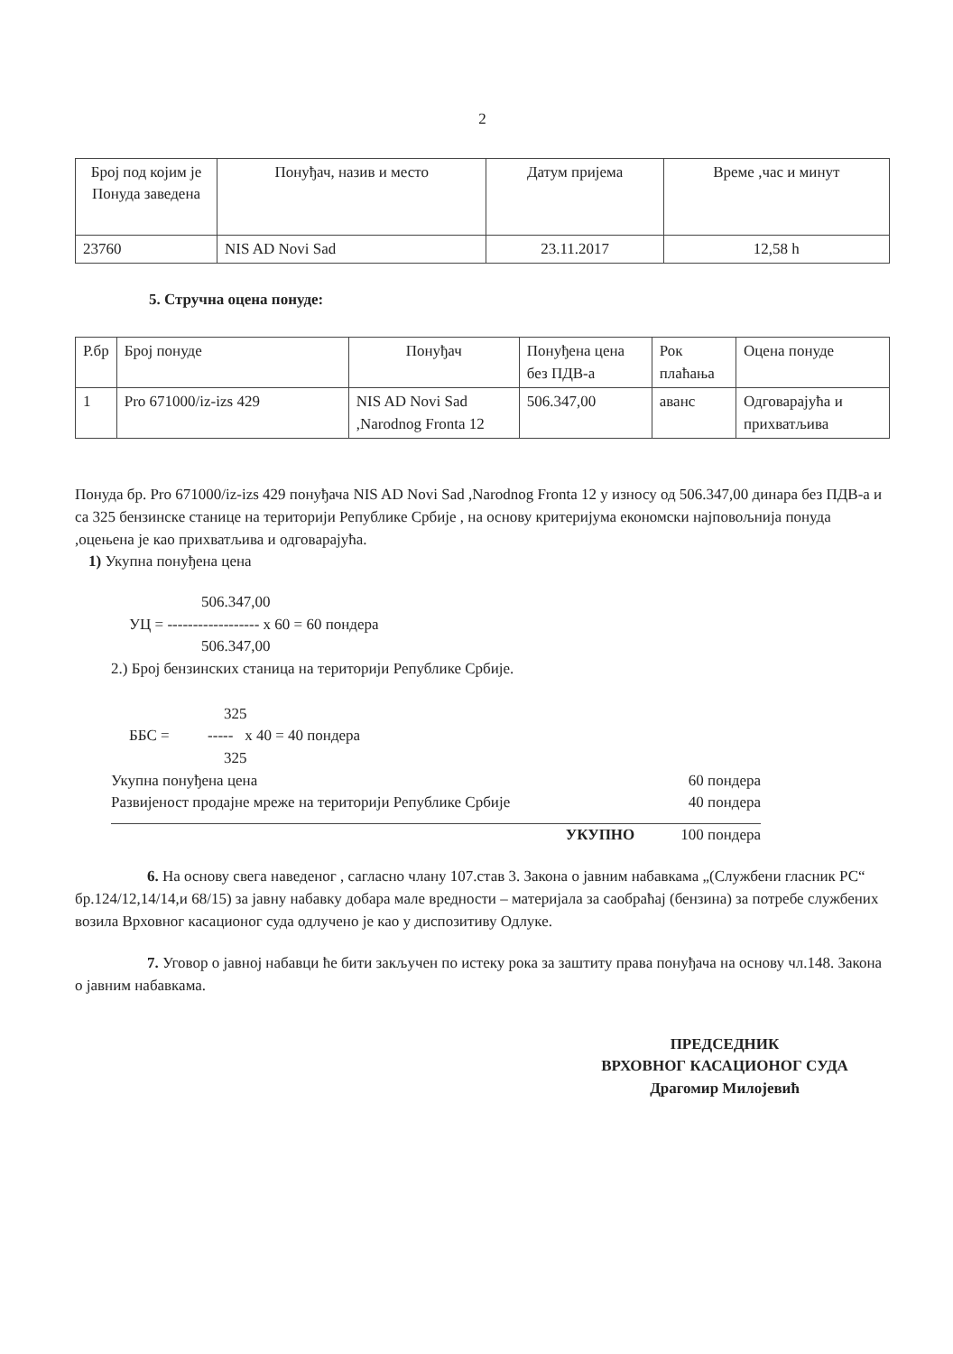2
| Број под којим је Понуда заведена | Понуђач, назив и место | Датум пријема | Време ,час и минут |
| --- | --- | --- | --- |
| 23760 | NIS AD Novi Sad | 23.11.2017 | 12,58 h |
5. Стручна оцена понуде:
| Р.бр | Број понуде | Понуђач | Понуђена цена без ПДВ-а | Рок плаћања | Оцена понуде |
| --- | --- | --- | --- | --- | --- |
| 1 | Pro 671000/iz-izs 429 | NIS AD Novi Sad ,Narodnog Fronta 12 | 506.347,00 | аванс | Одговарајућа и прихватљива |
Понуда бр. Pro 671000/iz-izs 429 понуђача NIS AD Novi Sad ,Narodnog Fronta 12 у износу од 506.347,00 динара без ПДВ-а и са 325 бензинске станице на територији Републике Србије , на основу критеријума економски најповољнија понуда ,оцењена је као прихватљива и одговарајућа.
1) Укупна понуђена цена
506.347,00
УЦ = ------------------ x 60 = 60 пондера
506.347,00
2.) Број бензинских станица на територији Републике Србије.
325
ББС = ----- x 40 = 40 пондера
325
Укупна понуђена цена 60 пондера
Развијеност продајне мреже на територији Републике Србије 40 пондера
УКУПНО 100 пондера
6. На основу свега наведеног , сагласно члану 107.став 3. Закона о јавним набавкама „(Службени гласник РС“ бр.124/12,14/14,и 68/15) за јавну набавку добара мале вредности – материјала за саобраћај (бензина) за потребе службених возила Врховног касационог суда одлучено је као у диспозитиву Одлуке.
7. Уговор о јавној набавци ће бити закључен по истеку рока за заштиту права понуђача на основу чл.148. Закона о јавним набавкама.
ПРЕДСЕДНИК
ВРХОВНОГ КАСАЦИОНОГ СУДА
Драгомир Милојевић